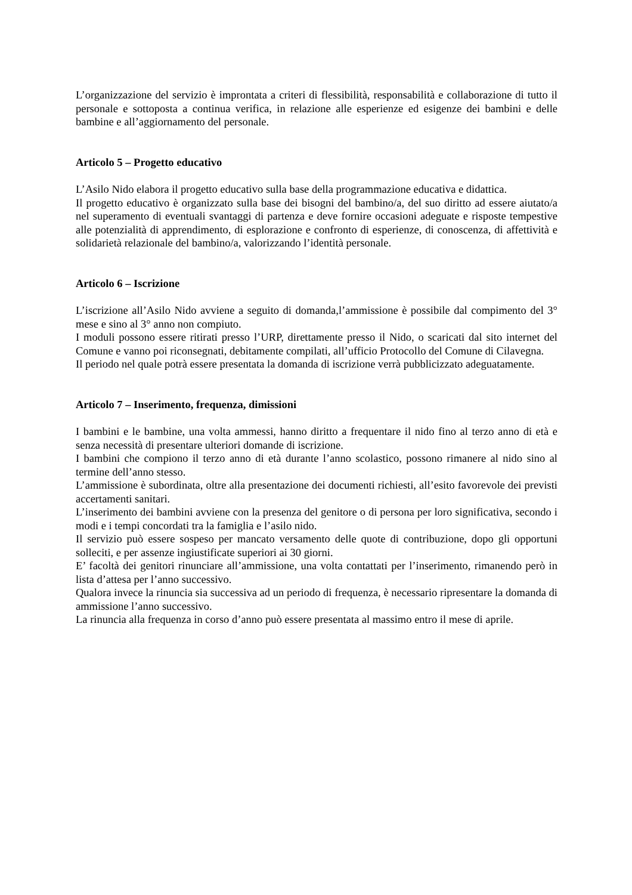L’organizzazione del servizio è improntata a criteri di flessibilità, responsabilità e collaborazione di tutto il personale e sottoposta a continua verifica, in relazione alle esperienze ed esigenze dei bambini e delle bambine e all’aggiornamento del personale.
Articolo 5 – Progetto educativo
L’Asilo Nido elabora il progetto educativo sulla base della programmazione educativa e didattica.
Il progetto educativo è organizzato sulla base dei bisogni del bambino/a, del suo diritto ad essere aiutato/a nel superamento di eventuali svantaggi di partenza e deve fornire occasioni adeguate e risposte tempestive alle potenzialità di apprendimento, di esplorazione e confronto di esperienze, di conoscenza, di affettività e solidarietà relazionale del bambino/a, valorizzando l’identità personale.
Articolo 6 – Iscrizione
L’iscrizione all’Asilo Nido avviene a seguito di domanda,l’ammissione è possibile dal compimento del 3° mese e sino al 3° anno non compiuto.
I moduli possono essere ritirati presso l’URP, direttamente presso il Nido, o scaricati dal sito internet del Comune e vanno poi riconsegnati, debitamente compilati, all’ufficio Protocollo del Comune di Cilavegna.
Il periodo nel quale potrà essere presentata la domanda di iscrizione verrà pubblicizzato adeguatamente.
Articolo 7 – Inserimento, frequenza, dimissioni
I bambini e le bambine, una volta ammessi, hanno diritto a frequentare il nido fino al terzo anno di età e senza necessità di presentare ulteriori domande di iscrizione.
I bambini che compiono il terzo anno di età durante l’anno scolastico, possono rimanere al nido sino al termine dell’anno stesso.
L’ammissione è subordinata, oltre alla presentazione dei documenti richiesti, all’esito favorevole dei previsti accertamenti sanitari.
L’inserimento dei bambini avviene con la presenza del genitore o di persona per loro significativa, secondo i modi e i tempi concordati tra la famiglia e l’asilo nido.
Il servizio può essere sospeso per mancato versamento delle quote di contribuzione, dopo gli opportuni solleciti, e per assenze ingiustificate superiori ai 30 giorni.
E’ facoltà dei genitori rinunciare all’ammissione, una volta contattati per l’inserimento, rimanendo però in lista d’attesa per l’anno successivo.
Qualora invece la rinuncia sia successiva ad un periodo di frequenza, è necessario ripresentare la domanda di ammissione l’anno successivo.
La rinuncia alla frequenza in corso d’anno può essere presentata al massimo entro il mese di aprile.